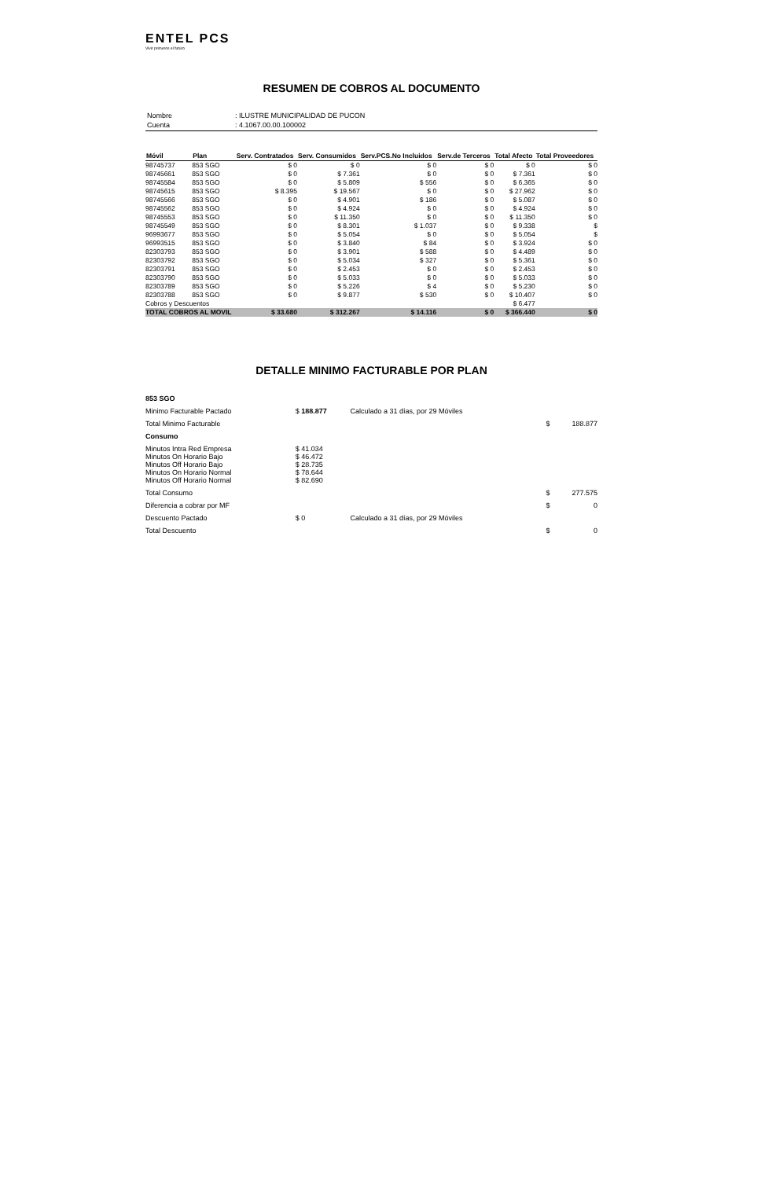ENTEL PCS
Vivir primeros el futuro
RESUMEN DE COBROS AL DOCUMENTO
| Nombre | : ILUSTRE MUNICIPALIDAD DE PUCON |
| Cuenta | : 4.1067.00.00.100002 |
| Móvil | Plan | Serv. Contratados | Serv. Consumidos | Serv.PCS.No Incluidos | Serv.de Terceros | Total Afecto | Total Proveedores |
| --- | --- | --- | --- | --- | --- | --- | --- |
| 98745737 | 853 SGO | $ 0 | $ 0 | $ 0 | $ 0 | $ 0 | $ 0 |
| 98745661 | 853 SGO | $ 0 | $ 7.361 | $ 0 | $ 0 | $ 7.361 | $ 0 |
| 98745584 | 853 SGO | $ 0 | $ 5.809 | $ 556 | $ 0 | $ 6.365 | $ 0 |
| 98745615 | 853 SGO | $ 8.395 | $ 19.567 | $ 0 | $ 0 | $ 27.962 | $ 0 |
| 98745566 | 853 SGO | $ 0 | $ 4.901 | $ 186 | $ 0 | $ 5.087 | $ 0 |
| 98745562 | 853 SGO | $ 0 | $ 4.924 | $ 0 | $ 0 | $ 4.924 | $ 0 |
| 98745553 | 853 SGO | $ 0 | $ 11.350 | $ 0 | $ 0 | $ 11.350 | $ 0 |
| 98745549 | 853 SGO | $ 0 | $ 8.301 | $ 1.037 | $ 0 | $ 9.338 | $ |
| 96993677 | 853 SGO | $ 0 | $ 5.054 | $ 0 | $ 0 | $ 5.054 | $ |
| 96993515 | 853 SGO | $ 0 | $ 3.840 | $ 84 | $ 0 | $ 3.924 | $ 0 |
| 82303793 | 853 SGO | $ 0 | $ 3.901 | $ 588 | $ 0 | $ 4.489 | $ 0 |
| 82303792 | 853 SGO | $ 0 | $ 5.034 | $ 327 | $ 0 | $ 5.361 | $ 0 |
| 82303791 | 853 SGO | $ 0 | $ 2.453 | $ 0 | $ 0 | $ 2.453 | $ 0 |
| 82303790 | 853 SGO | $ 0 | $ 5.033 | $ 0 | $ 0 | $ 5.033 | $ 0 |
| 82303789 | 853 SGO | $ 0 | $ 5.226 | $ 4 | $ 0 | $ 5.230 | $ 0 |
| 82303788 | 853 SGO | $ 0 | $ 9.877 | $ 530 | $ 0 | $ 10.407 | $ 0 |
| Cobros y Descuentos | | | | | | $ 6.477 | |
| TOTAL COBROS AL MOVIL | | $ 33.680 | $ 312.267 | $ 14.116 | $ 0 | $ 366.440 | $ 0 |
DETALLE MINIMO FACTURABLE POR PLAN
| 853 SGO | | | | |
| Minimo Facturable Pactado | $ 188.877 | Calculado a 31 días, por 29 Móviles | | |
| Total Minimo Facturable | | | $ | 188.877 |
| Consumo | | | | |
| Minutos Intra Red Empresa Minutos On Horario Bajo Minutos Off Horario Bajo Minutos On Horario Normal Minutos Off Horario Normal | $ 41.034 $ 46.472 $ 28.735 $ 78.644 $ 82.690 | | | |
| Total Consumo | | | $ | 277.575 |
| Diferencia a cobrar por MF | | | $ | 0 |
| Descuento Pactado | $ 0 | Calculado a 31 días, por 29 Móviles | | |
| Total Descuento | | | $ | 0 |